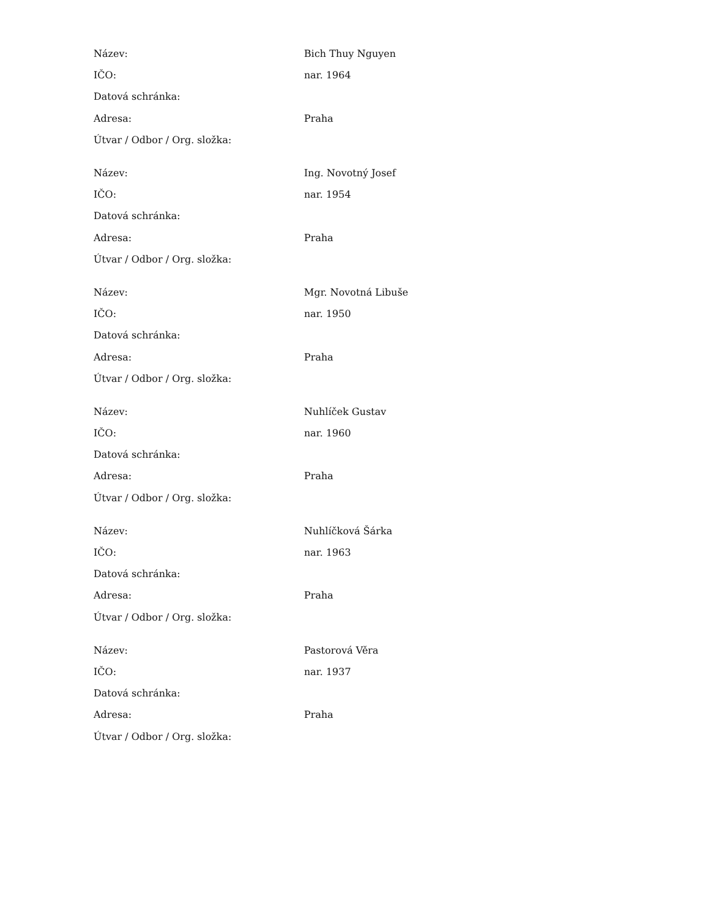| Název: | Bich Thuy Nguyen |
| IČO: | nar. 1964 |
| Datová schránka: | |
| Adresa: | Praha |
| Útvar / Odbor / Org. složka: | |
| Název: | Ing. Novotný Josef |
| IČO: | nar. 1954 |
| Datová schránka: | |
| Adresa: | Praha |
| Útvar / Odbor / Org. složka: | |
| Název: | Mgr. Novotná Libuše |
| IČO: | nar. 1950 |
| Datová schránka: | |
| Adresa: | Praha |
| Útvar / Odbor / Org. složka: | |
| Název: | Nuhlíček Gustav |
| IČO: | nar. 1960 |
| Datová schránka: | |
| Adresa: | Praha |
| Útvar / Odbor / Org. složka: | |
| Název: | Nuhlíčková Šárka |
| IČO: | nar. 1963 |
| Datová schránka: | |
| Adresa: | Praha |
| Útvar / Odbor / Org. složka: | |
| Název: | Pastorová Věra |
| IČO: | nar. 1937 |
| Datová schránka: | |
| Adresa: | Praha |
| Útvar / Odbor / Org. složka: | |